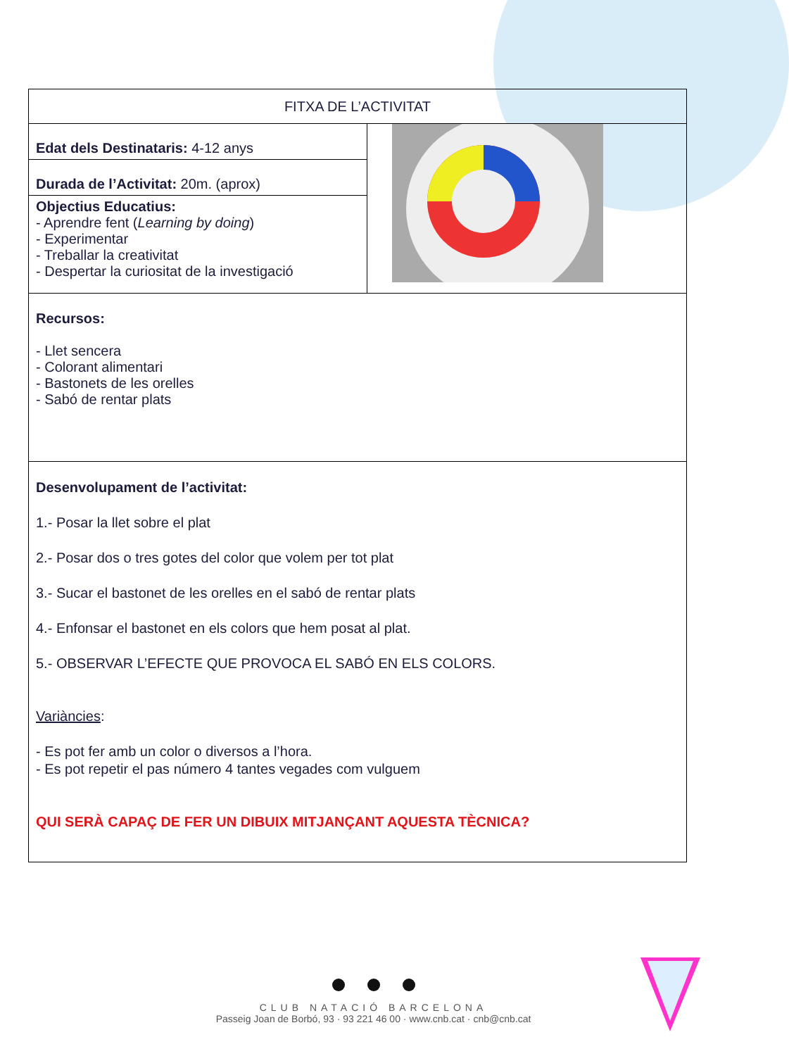| FITXA DE L’ACTIVITAT | |
| Edat dels Destinataris: 4-12 anys | |
| Durada de l’Activitat: 20m. (aprox) | |
| Objectius Educatius: - Aprendre fent ( Learning by doing ) - Experimentar - Treballar la creativitat - Despertar la curiositat de la investigació | |
| Recursos: - Llet sencera - Colorant alimentari - Bastonets de les orelles - Sabó de rentar plats | |
| Desenvolupament de l’activitat: 1.- Posar la llet sobre el plat 2.- Posar dos o tres gotes del color que volem per tot plat 3.- Sucar el bastonet de les orelles en el sabó de rentar plats 4.- Enfonsar el bastonet en els colors que hem posat al plat. 5.- OBSERVAR L’EFECTE QUE PROVOCA EL SABÓ EN ELS COLORS. Variàncies : - Es pot fer amb un color o diversos a l’hora. - Es pot repetir el pas número 4 tantes vegades com vulguem QUI SERÀ CAPAÇ DE FER UN DIBUIX MITJANÇANT AQUESTA TÈCNICA? | |
CLUB NATACIÓ BARCELONA
Passeig Joan de Borbó, 93 · 93 221 46 00 · www.cnb.cat · cnb@cnb.cat